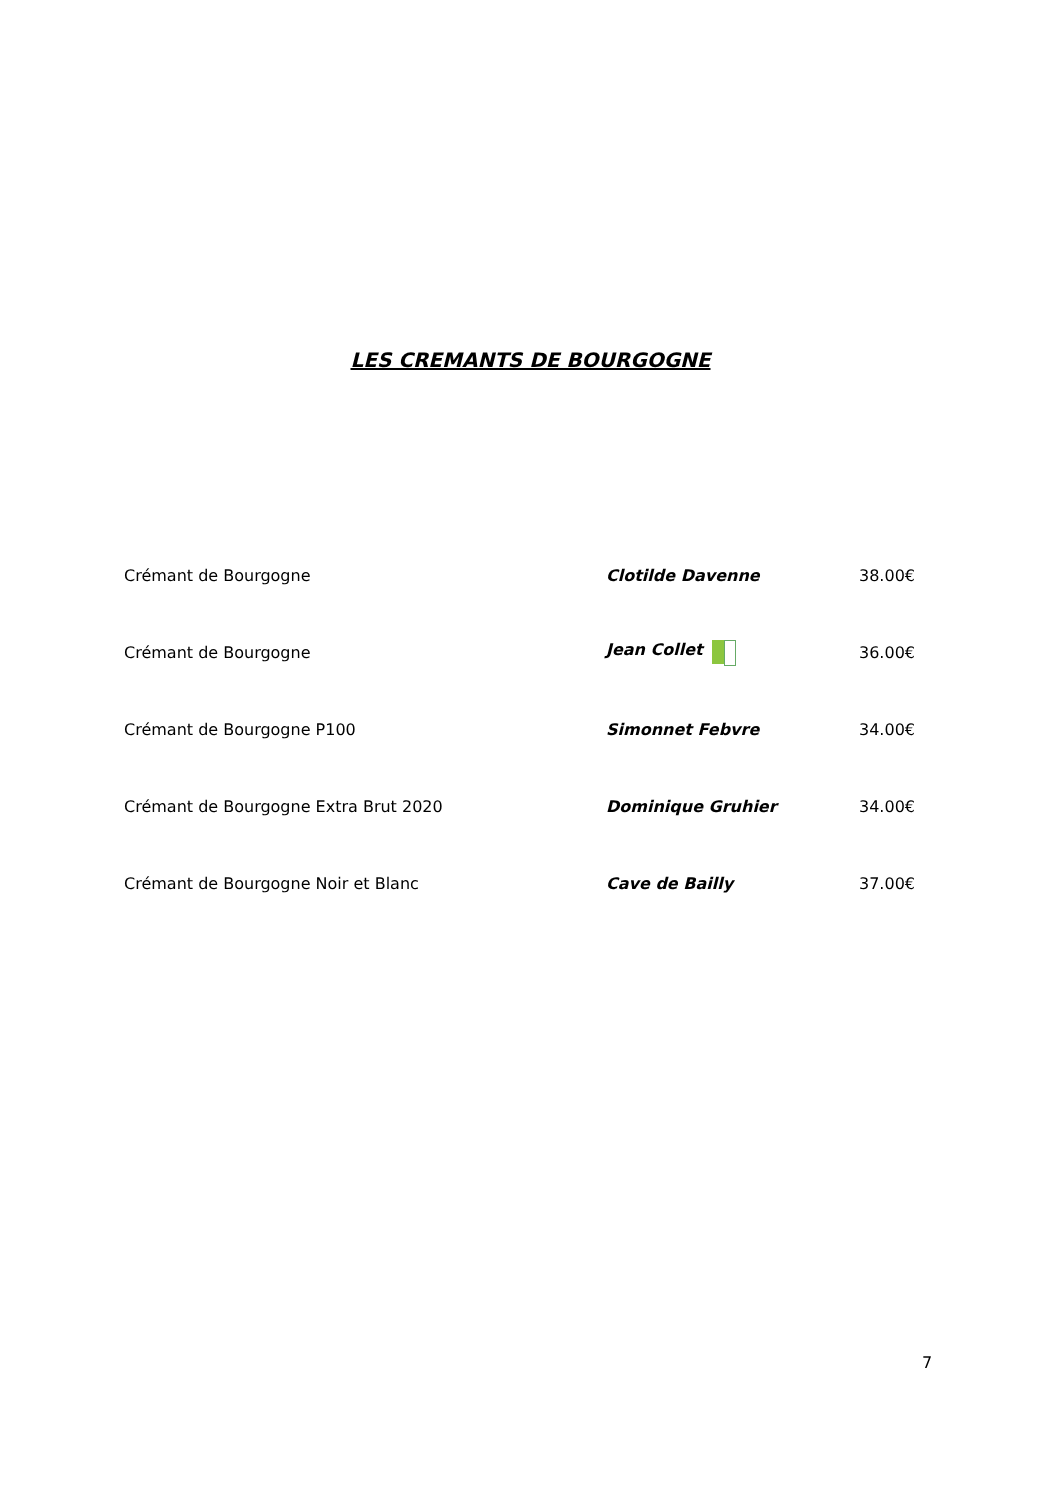LES CREMANTS DE BOURGOGNE
| Crémant de Bourgogne | Clotilde Davenne | 38.00€ |
| Crémant de Bourgogne | Jean Collet | 36.00€ |
| Crémant de Bourgogne P100 | Simonnet Febvre | 34.00€ |
| Crémant de Bourgogne Extra Brut 2020 | Dominique Gruhier | 34.00€ |
| Crémant de Bourgogne Noir et Blanc | Cave de Bailly | 37.00€ |
7